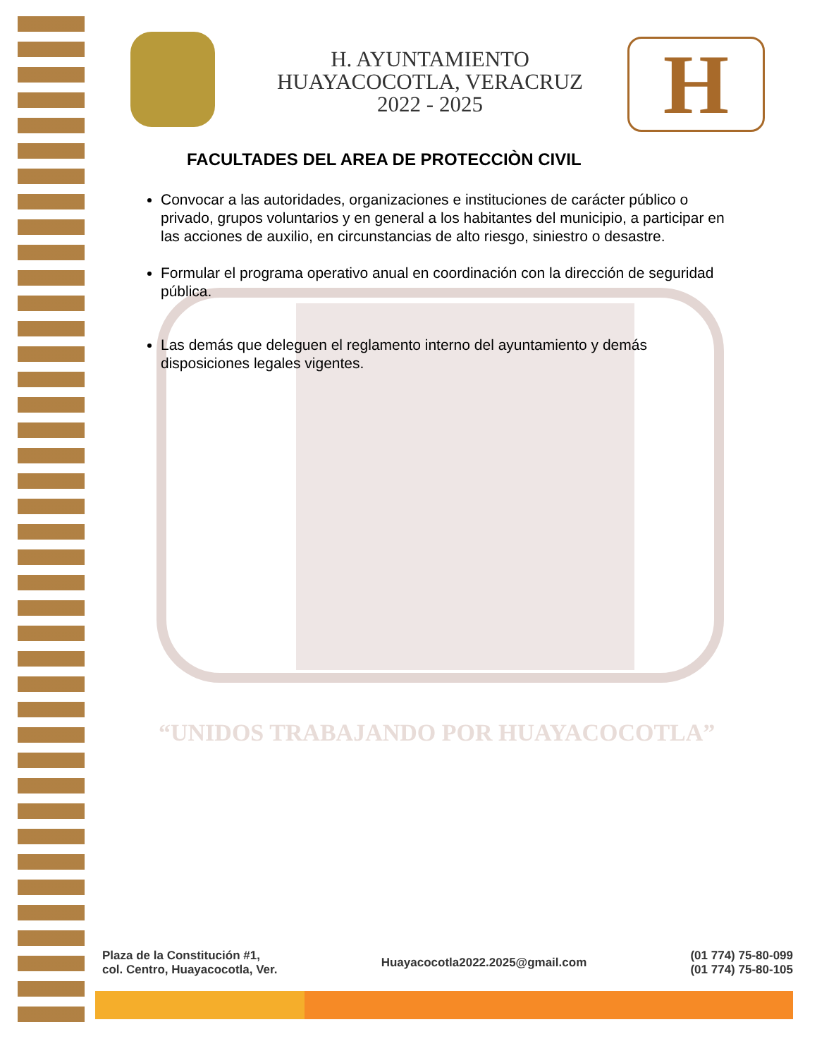H. AYUNTAMIENTO
HUAYACOCOTLA, VERACRUZ
2022 - 2025
H
FACULTADES DEL AREA DE PROTECCIÒN CIVIL
Convocar a las autoridades, organizaciones e instituciones de carácter público o privado, grupos voluntarios y en general a los habitantes del municipio, a participar en las acciones de auxilio, en circunstancias de alto riesgo, siniestro o desastre.
Formular el programa operativo anual en coordinación con la dirección de seguridad pública.
Las demás que deleguen el reglamento interno del ayuntamiento y demás disposiciones legales vigentes.
“UNIDOS TRABAJANDO POR HUAYACOCOTLA”
Plaza de la Constitución #1,
col. Centro, Huayacocotla, Ver.
Huayacocotla2022.2025@gmail.com
(01 774) 75-80-099
(01 774) 75-80-105